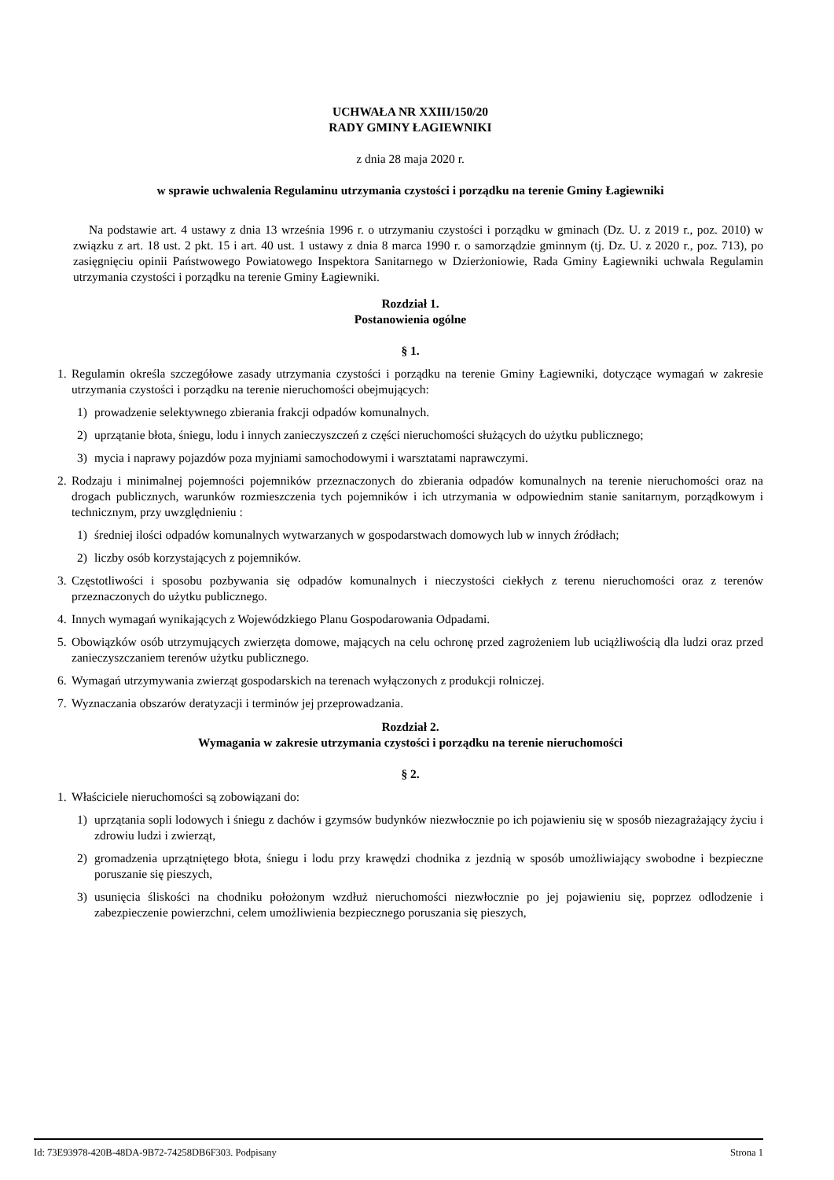UCHWAŁA NR XXIII/150/20
RADY GMINY ŁAGIEWNIKI
z dnia 28 maja 2020 r.
w sprawie uchwalenia Regulaminu utrzymania czystości i porządku na terenie Gminy Łagiewniki
Na podstawie art. 4 ustawy z dnia 13 września 1996 r. o utrzymaniu czystości i porządku w gminach (Dz. U. z 2019 r., poz. 2010) w związku z art. 18 ust. 2 pkt. 15 i art. 40 ust. 1 ustawy z dnia 8 marca 1990 r. o samorządzie gminnym (tj. Dz. U. z 2020 r., poz. 713), po zasięgnięciu opinii Państwowego Powiatowego Inspektora Sanitarnego w Dzierżoniowie, Rada Gminy Łagiewniki uchwala Regulamin utrzymania czystości i porządku na terenie Gminy Łagiewniki.
Rozdział 1.
Postanowienia ogólne
§ 1.
1. Regulamin określa szczegółowe zasady utrzymania czystości i porządku na terenie Gminy Łagiewniki, dotyczące wymagań w zakresie utrzymania czystości i porządku na terenie nieruchomości obejmujących:
1) prowadzenie selektywnego zbierania frakcji odpadów komunalnych.
2) uprzątanie błota, śniegu, lodu i innych zanieczyszczeń z części nieruchomości służących do użytku publicznego;
3) mycia i naprawy pojazdów poza myjniami samochodowymi i warsztatami naprawczymi.
2. Rodzaju i minimalnej pojemności pojemników przeznaczonych do zbierania odpadów komunalnych na terenie nieruchomości oraz na drogach publicznych, warunków rozmieszczenia tych pojemników i ich utrzymania w odpowiednim stanie sanitarnym, porządkowym i technicznym, przy uwzględnieniu :
1) średniej ilości odpadów komunalnych wytwarzanych w gospodarstwach domowych lub w innych źródłach;
2) liczby osób korzystających z pojemników.
3. Częstotliwości i sposobu pozbywania się odpadów komunalnych i nieczystości ciekłych z terenu nieruchomości oraz z terenów przeznaczonych do użytku publicznego.
4. Innych wymagań wynikających z Wojewódzkiego Planu Gospodarowania Odpadami.
5. Obowiązków osób utrzymujących zwierzęta domowe, mających na celu ochronę przed zagrożeniem lub uciążliwością dla ludzi oraz przed zanieczyszczaniem terenów użytku publicznego.
6. Wymagań utrzymywania zwierząt gospodarskich na terenach wyłączonych z produkcji rolniczej.
7. Wyznaczania obszarów deratyzacji i terminów jej przeprowadzania.
Rozdział 2.
Wymagania w zakresie utrzymania czystości i porządku na terenie nieruchomości
§ 2.
1. Właściciele nieruchomości są zobowiązani do:
1) uprzątania sopli lodowych i śniegu z dachów i gzymsów budynków niezwłocznie po ich pojawieniu się w sposób niezagrażający życiu i zdrowiu ludzi i zwierząt,
2) gromadzenia uprzątniętego błota, śniegu i lodu przy krawędzi chodnika z jezdnią w sposób umożliwiający swobodne i bezpieczne poruszanie się pieszych,
3) usunięcia śliskości na chodniku położonym wzdłuż nieruchomości niezwłocznie po jej pojawieniu się, poprzez odlodzenie i zabezpieczenie powierzchni, celem umożliwienia bezpiecznego poruszania się pieszych,
Id: 73E93978-420B-48DA-9B72-74258DB6F303. Podpisany Strona 1